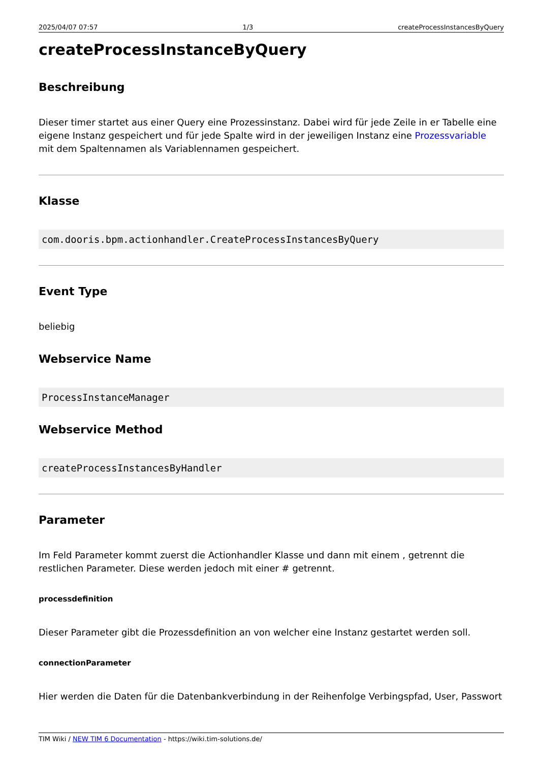2025/04/07 07:57 1/3 createProcessInstancesByQuery
createProcessInstanceByQuery
Beschreibung
Dieser timer startet aus einer Query eine Prozessinstanz. Dabei wird für jede Zeile in er Tabelle eine eigene Instanz gespeichert und für jede Spalte wird in der jeweiligen Instanz eine Prozessvariable mit dem Spaltennamen als Variablennamen gespeichert.
Klasse
com.dooris.bpm.actionhandler.CreateProcessInstancesByQuery
Event Type
beliebig
Webservice Name
ProcessInstanceManager
Webservice Method
createProcessInstancesByHandler
Parameter
Im Feld Parameter kommt zuerst die Actionhandler Klasse und dann mit einem , getrennt die restlichen Parameter. Diese werden jedoch mit einer # getrennt.
processdefinition
Dieser Parameter gibt die Prozessdefinition an von welcher eine Instanz gestartet werden soll.
connectionParameter
Hier werden die Daten für die Datenbankverbindung in der Reihenfolge Verbingspfad, User, Passwort
TIM Wiki / NEW TIM 6 Documentation - https://wiki.tim-solutions.de/